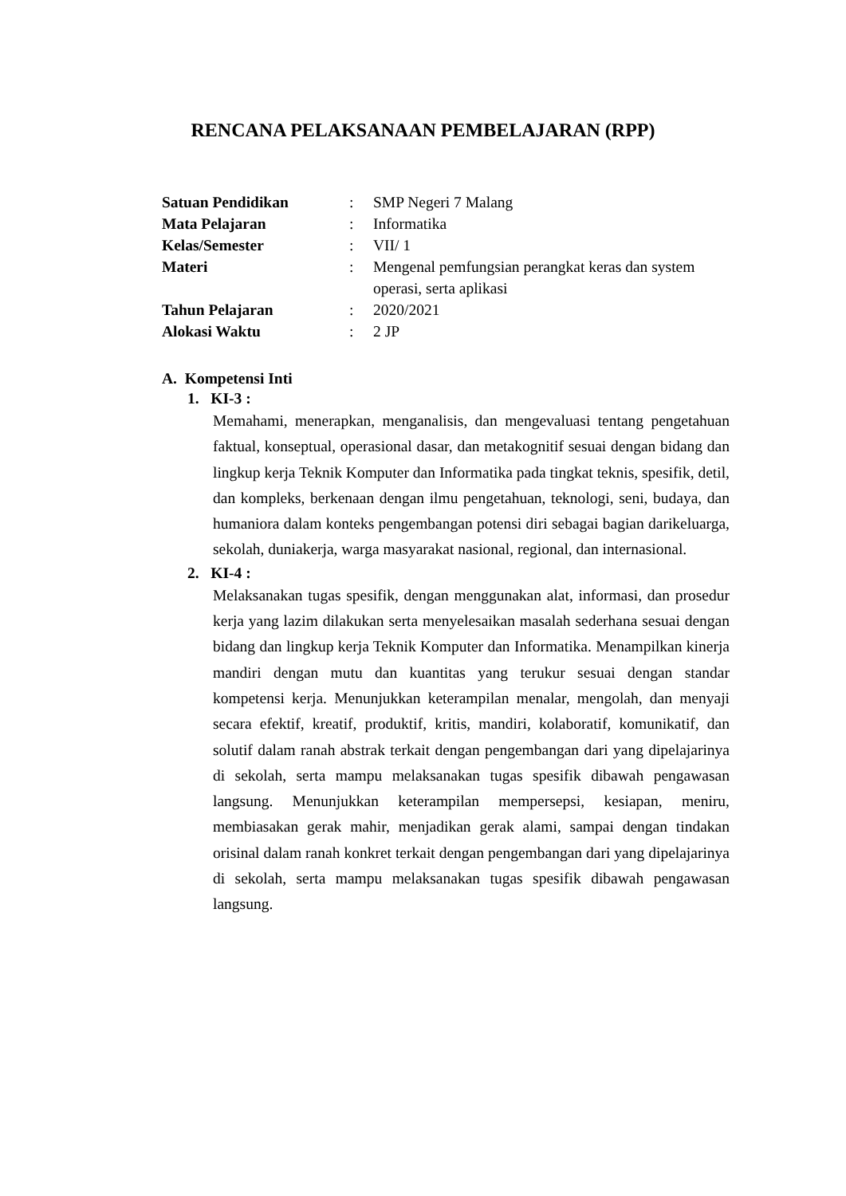RENCANA PELAKSANAAN PEMBELAJARAN (RPP)
| Satuan Pendidikan | : | SMP Negeri 7 Malang |
| Mata Pelajaran | : | Informatika |
| Kelas/Semester | : | VII/ 1 |
| Materi | : | Mengenal pemfungsian perangkat keras dan system operasi, serta aplikasi |
| Tahun Pelajaran | : | 2020/2021 |
| Alokasi Waktu | : | 2 JP |
A. Kompetensi Inti
1. KI-3 :
Memahami, menerapkan, menganalisis, dan mengevaluasi tentang pengetahuan faktual, konseptual, operasional dasar, dan metakognitif sesuai dengan bidang dan lingkup kerja Teknik Komputer dan Informatika pada tingkat teknis, spesifik, detil, dan kompleks, berkenaan dengan ilmu pengetahuan, teknologi, seni, budaya, dan humaniora dalam konteks pengembangan potensi diri sebagai bagian darikeluarga, sekolah, duniakerja, warga masyarakat nasional, regional, dan internasional.
2. KI-4 :
Melaksanakan tugas spesifik, dengan menggunakan alat, informasi, dan prosedur kerja yang lazim dilakukan serta menyelesaikan masalah sederhana sesuai dengan bidang dan lingkup kerja Teknik Komputer dan Informatika. Menampilkan kinerja mandiri dengan mutu dan kuantitas yang terukur sesuai dengan standar kompetensi kerja. Menunjukkan keterampilan menalar, mengolah, dan menyaji secara efektif, kreatif, produktif, kritis, mandiri, kolaboratif, komunikatif, dan solutif dalam ranah abstrak terkait dengan pengembangan dari yang dipelajarinya di sekolah, serta mampu melaksanakan tugas spesifik dibawah pengawasan langsung. Menunjukkan keterampilan mempersepsi, kesiapan, meniru, membiasakan gerak mahir, menjadikan gerak alami, sampai dengan tindakan orisinal dalam ranah konkret terkait dengan pengembangan dari yang dipelajarinya di sekolah, serta mampu melaksanakan tugas spesifik dibawah pengawasan langsung.